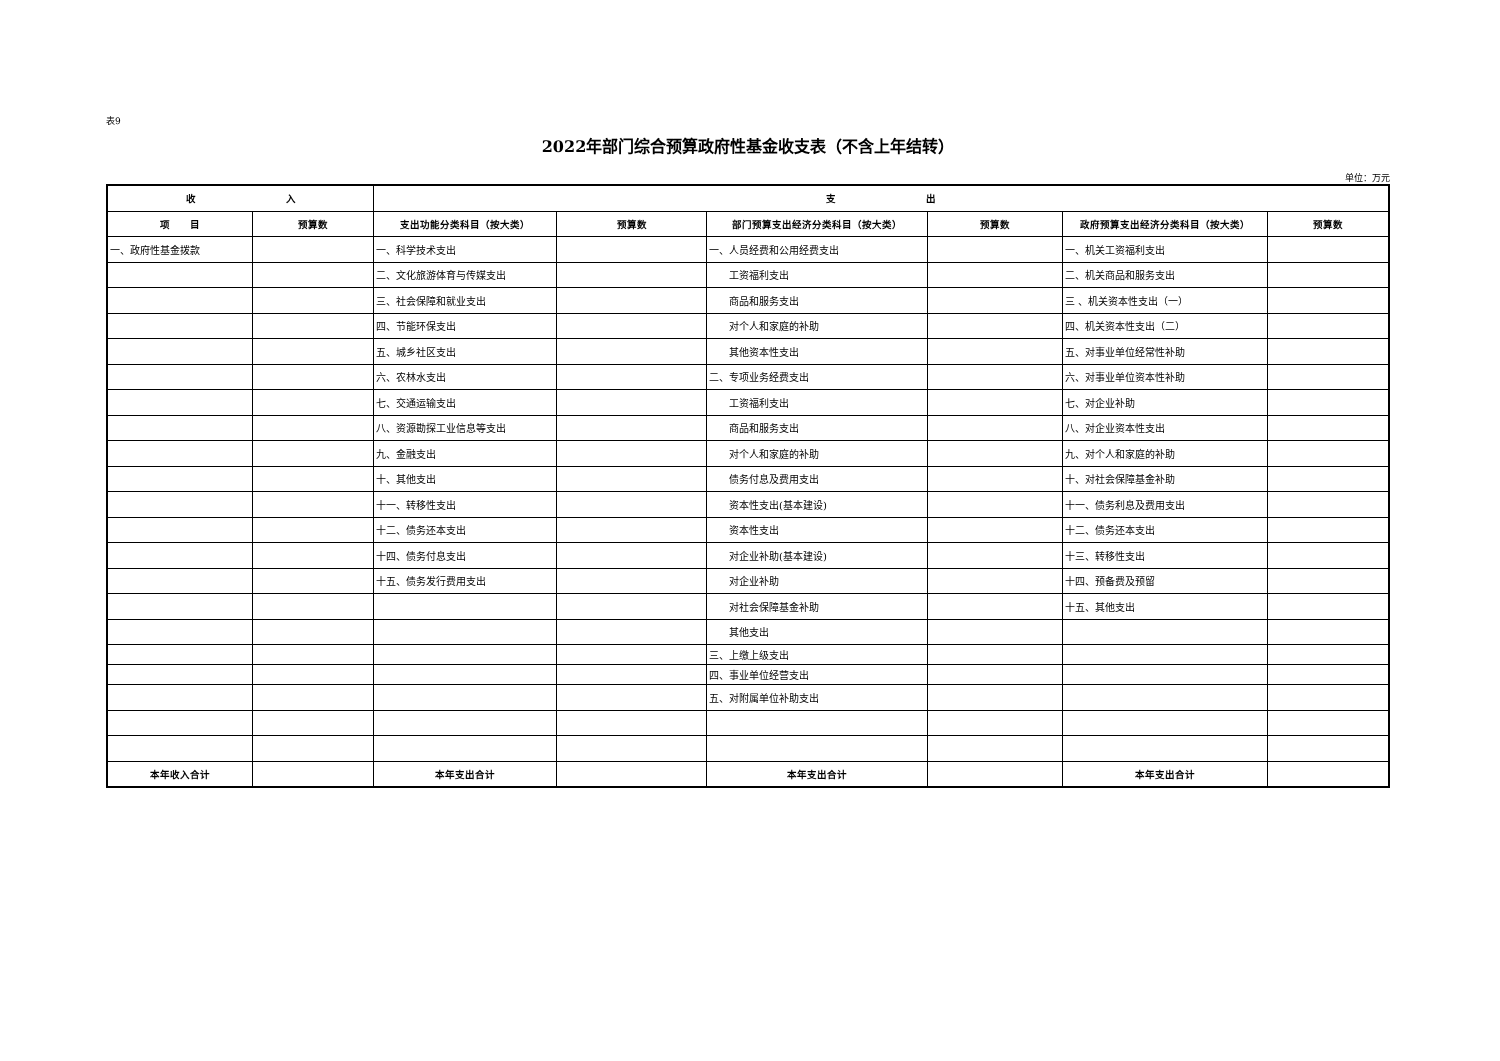表9
2022年部门综合预算政府性基金收支表（不含上年结转）
单位：万元
| 收 入 | | 支 出 | | | | | |
| --- | --- | --- | --- | --- | --- | --- | --- |
| 项 目 | 预算数 | 支出功能分类科目（按大类） | 预算数 | 部门预算支出经济分类科目（按大类） | 预算数 | 政府预算支出经济分类科目（按大类） | 预算数 |
| 一、政府性基金拨款 | | 一、科学技术支出 | | 一、人员经费和公用经费支出 | | 一、机关工资福利支出 | |
| | | 二、文化旅游体育与传媒支出 | | 工资福利支出 | | 二、机关商品和服务支出 | |
| | | 三、社会保障和就业支出 | | 商品和服务支出 | | 三 、机关资本性支出（一） | |
| | | 四、节能环保支出 | | 对个人和家庭的补助 | | 四、机关资本性支出（二） | |
| | | 五、城乡社区支出 | | 其他资本性支出 | | 五、对事业单位经常性补助 | |
| | | 六、农林水支出 | | 二、专项业务经费支出 | | 六、对事业单位资本性补助 | |
| | | 七、交通运输支出 | | 工资福利支出 | | 七、对企业补助 | |
| | | 八、资源勘探工业信息等支出 | | 商品和服务支出 | | 八、对企业资本性支出 | |
| | | 九、金融支出 | | 对个人和家庭的补助 | | 九、对个人和家庭的补助 | |
| | | 十、其他支出 | | 债务付息及费用支出 | | 十、对社会保障基金补助 | |
| | | 十一、转移性支出 | | 资本性支出(基本建设) | | 十一、债务利息及费用支出 | |
| | | 十二、债务还本支出 | | 资本性支出 | | 十二、债务还本支出 | |
| | | 十四、债务付息支出 | | 对企业补助(基本建设) | | 十三、转移性支出 | |
| | | 十五、债务发行费用支出 | | 对企业补助 | | 十四、预备费及预留 | |
| | | | | 对社会保障基金补助 | | 十五、其他支出 | |
| | | | | 其他支出 | | | |
| | | | | 三、上缴上级支出 | | | |
| | | | | 四、事业单位经营支出 | | | |
| | | | | 五、对附属单位补助支出 | | | |
| 本年收入合计 | | 本年支出合计 | | 本年支出合计 | | 本年支出合计 | |